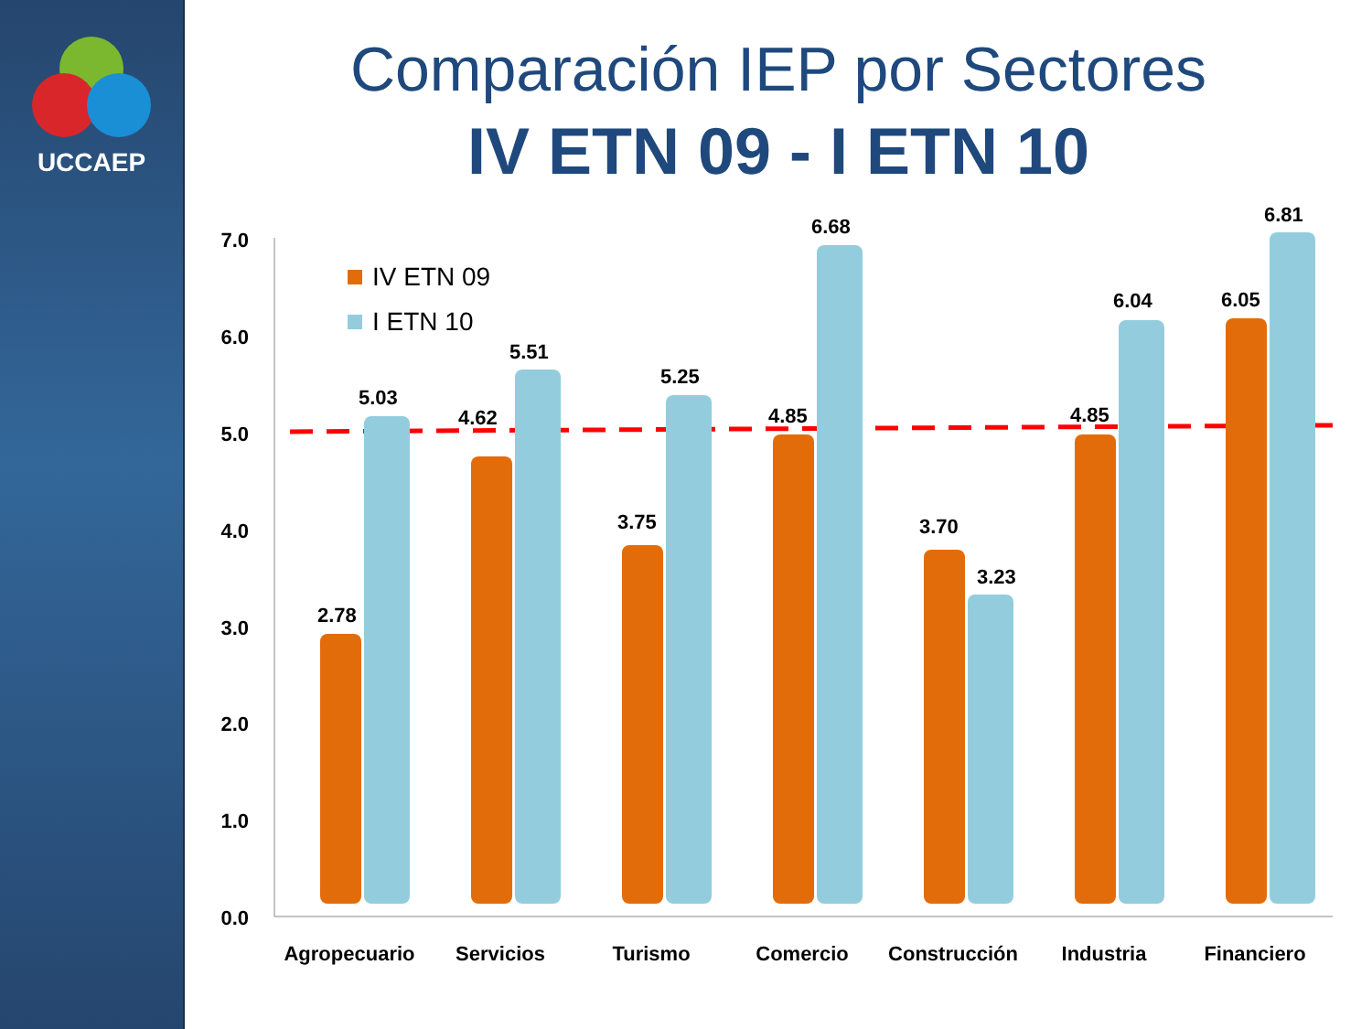UCCAEP
Comparación IEP por Sectores
IV ETN 09 - I ETN 10
7.0
6.0
5.0
4.0
3.0
2.0
1.0
0.0
IV ETN 09
I ETN 10
2.78
5.03
4.62
5.51
3.75
5.25
4.85
6.68
3.70
3.23
4.85
6.04
6.05
6.81
Agropecuario
Servicios
Turismo
Comercio
Construcción
Industria
Financiero